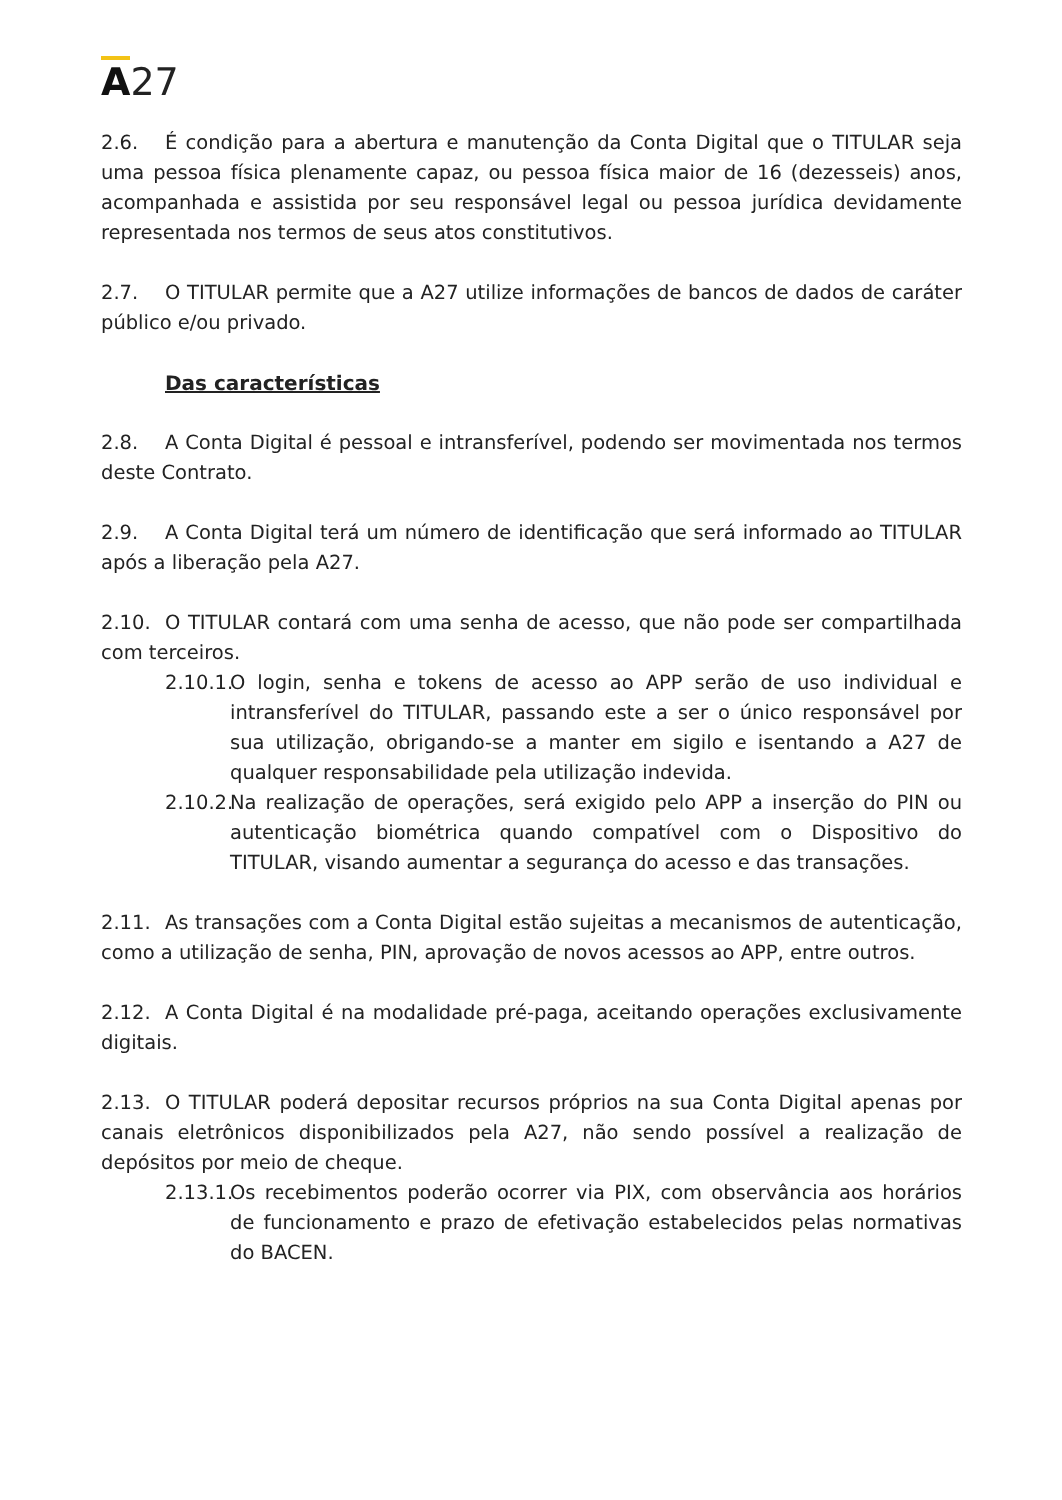A27
2.6. É condição para a abertura e manutenção da Conta Digital que o TITULAR seja uma pessoa física plenamente capaz, ou pessoa física maior de 16 (dezesseis) anos, acompanhada e assistida por seu responsável legal ou pessoa jurídica devidamente representada nos termos de seus atos constitutivos.
2.7. O TITULAR permite que a A27 utilize informações de bancos de dados de caráter público e/ou privado.
Das características
2.8. A Conta Digital é pessoal e intransferível, podendo ser movimentada nos termos deste Contrato.
2.9. A Conta Digital terá um número de identificação que será informado ao TITULAR após a liberação pela A27.
2.10. O TITULAR contará com uma senha de acesso, que não pode ser compartilhada com terceiros.
2.10.1. O login, senha e tokens de acesso ao APP serão de uso individual e intransferível do TITULAR, passando este a ser o único responsável por sua utilização, obrigando-se a manter em sigilo e isentando a A27 de qualquer responsabilidade pela utilização indevida.
2.10.2. Na realização de operações, será exigido pelo APP a inserção do PIN ou autenticação biométrica quando compatível com o Dispositivo do TITULAR, visando aumentar a segurança do acesso e das transações.
2.11. As transações com a Conta Digital estão sujeitas a mecanismos de autenticação, como a utilização de senha, PIN, aprovação de novos acessos ao APP, entre outros.
2.12. A Conta Digital é na modalidade pré-paga, aceitando operações exclusivamente digitais.
2.13. O TITULAR poderá depositar recursos próprios na sua Conta Digital apenas por canais eletrônicos disponibilizados pela A27, não sendo possível a realização de depósitos por meio de cheque.
2.13.1. Os recebimentos poderão ocorrer via PIX, com observância aos horários de funcionamento e prazo de efetivação estabelecidos pelas normativas do BACEN.